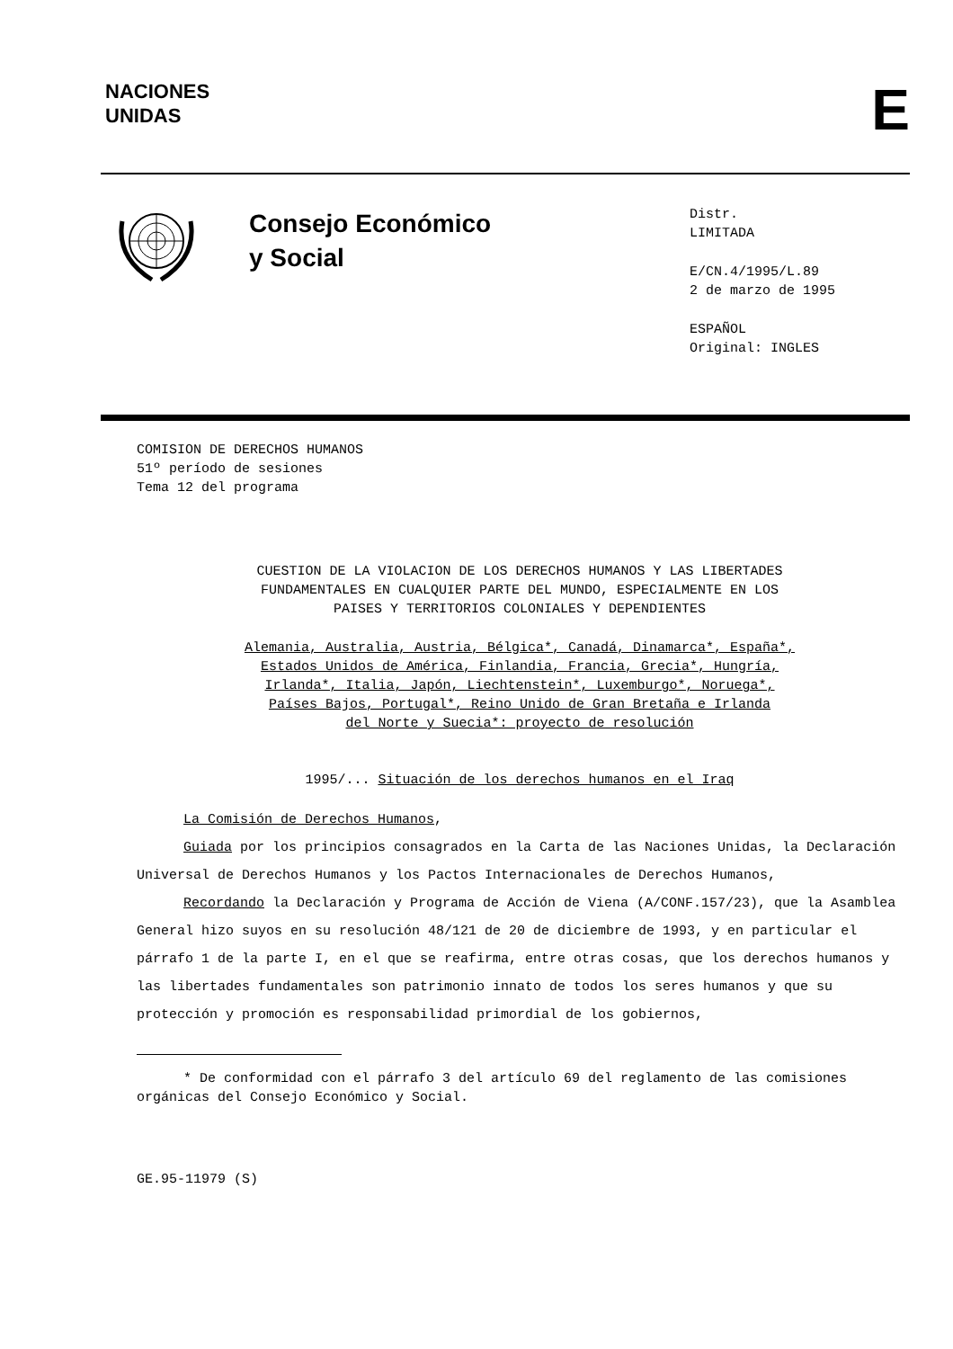NACIONES
UNIDAS
E
Consejo Económico
y Social
Distr.
LIMITADA
E/CN.4/1995/L.89
2 de marzo de 1995
ESPAÑOL
Original: INGLES
COMISION DE DERECHOS HUMANOS
51º período de sesiones
Tema 12 del programa
CUESTION DE LA VIOLACION DE LOS DERECHOS HUMANOS Y LAS LIBERTADES
FUNDAMENTALES EN CUALQUIER PARTE DEL MUNDO, ESPECIALMENTE EN LOS
PAISES Y TERRITORIOS COLONIALES Y DEPENDIENTES
Alemania, Australia, Austria, Bélgica*, Canadá, Dinamarca*, España*,
Estados Unidos de América, Finlandia, Francia, Grecia*, Hungría,
Irlanda*, Italia, Japón, Liechtenstein*, Luxemburgo*, Noruega*,
Países Bajos, Portugal*, Reino Unido de Gran Bretaña e Irlanda
del Norte y Suecia*: proyecto de resolución
1995/... Situación de los derechos humanos en el Iraq
La Comisión de Derechos Humanos,
Guiada por los principios consagrados en la Carta de las Naciones Unidas, la Declaración Universal de Derechos Humanos y los Pactos Internacionales de Derechos Humanos,
Recordando la Declaración y Programa de Acción de Viena (A/CONF.157/23), que la Asamblea General hizo suyos en su resolución 48/121 de 20 de diciembre de 1993, y en particular el párrafo 1 de la parte I, en el que se reafirma, entre otras cosas, que los derechos humanos y las libertades fundamentales son patrimonio innato de todos los seres humanos y que su protección y promoción es responsabilidad primordial de los gobiernos,
* De conformidad con el párrafo 3 del artículo 69 del reglamento de las comisiones orgánicas del Consejo Económico y Social.
GE.95-11979 (S)